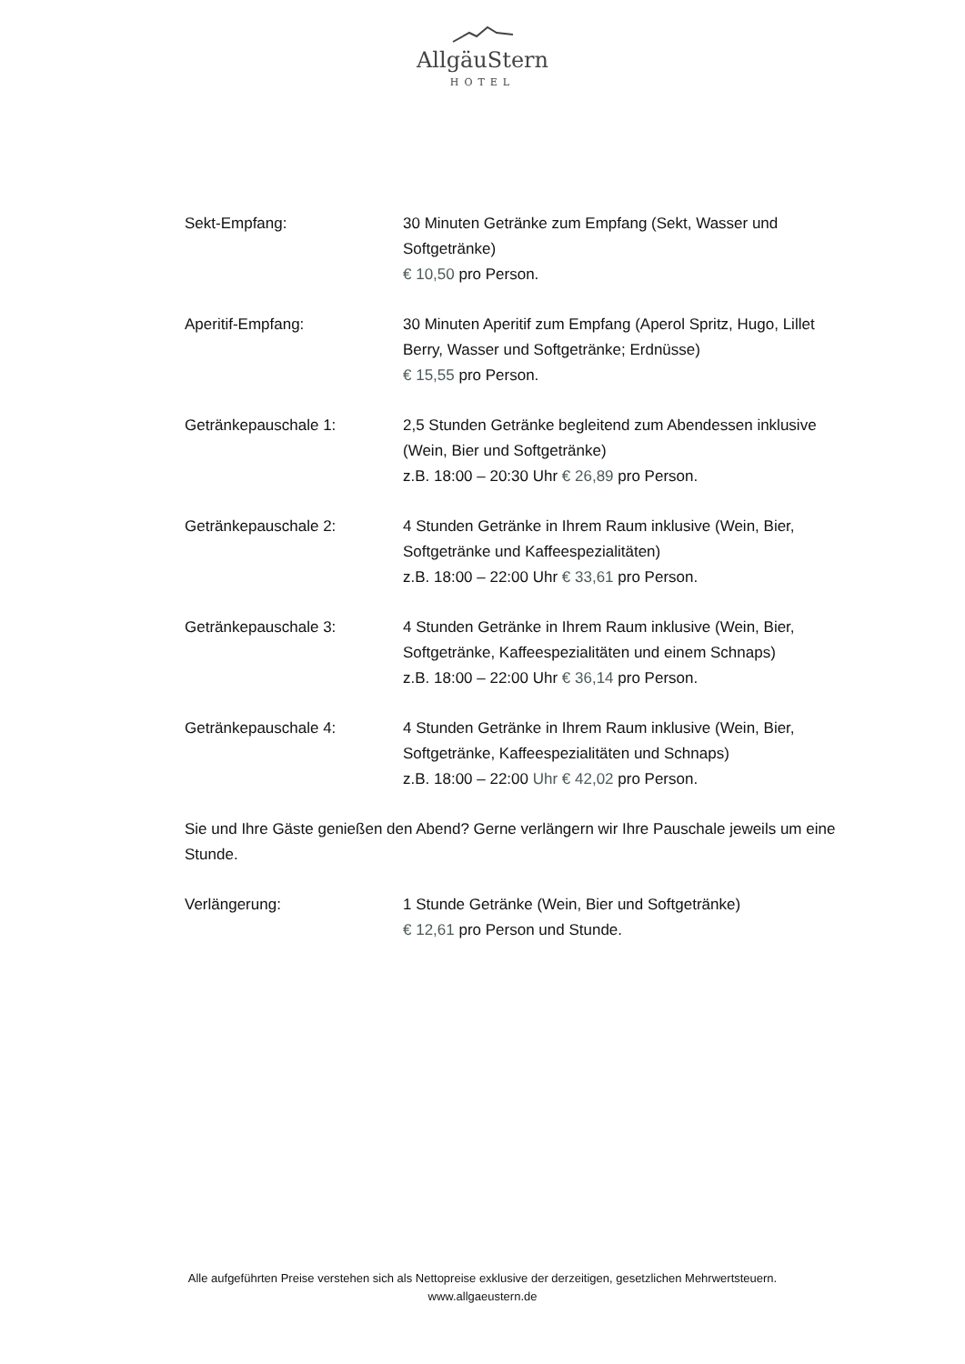AllgäuStern
HOTEL
Sekt-Empfang: 30 Minuten Getränke zum Empfang (Sekt, Wasser und Softgetränke)
€ 10,50 pro Person.
Aperitif-Empfang: 30 Minuten Aperitif zum Empfang (Aperol Spritz, Hugo, Lillet Berry, Wasser und Softgetränke; Erdnüsse)
€ 15,55 pro Person.
Getränkepauschale 1: 2,5 Stunden Getränke begleitend zum Abendessen inklusive (Wein, Bier und Softgetränke)
z.B. 18:00 – 20:30 Uhr € 26,89 pro Person.
Getränkepauschale 2: 4 Stunden Getränke in Ihrem Raum inklusive (Wein, Bier, Softgetränke und Kaffeespezialitäten)
z.B. 18:00 – 22:00 Uhr € 33,61 pro Person.
Getränkepauschale 3: 4 Stunden Getränke in Ihrem Raum inklusive (Wein, Bier, Softgetränke, Kaffeespezialitäten und einem Schnaps)
z.B. 18:00 – 22:00 Uhr € 36,14 pro Person.
Getränkepauschale 4: 4 Stunden Getränke in Ihrem Raum inklusive (Wein, Bier, Softgetränke, Kaffeespezialitäten und Schnaps)
z.B. 18:00 – 22:00 Uhr € 42,02 pro Person.
Sie und Ihre Gäste genießen den Abend? Gerne verlängern wir Ihre Pauschale jeweils um eine Stunde.
Verlängerung: 1 Stunde Getränke (Wein, Bier und Softgetränke)
€ 12,61 pro Person und Stunde.
Alle aufgeführten Preise verstehen sich als Nettopreise exklusive der derzeitigen, gesetzlichen Mehrwertsteuern.
www.allgaeustern.de